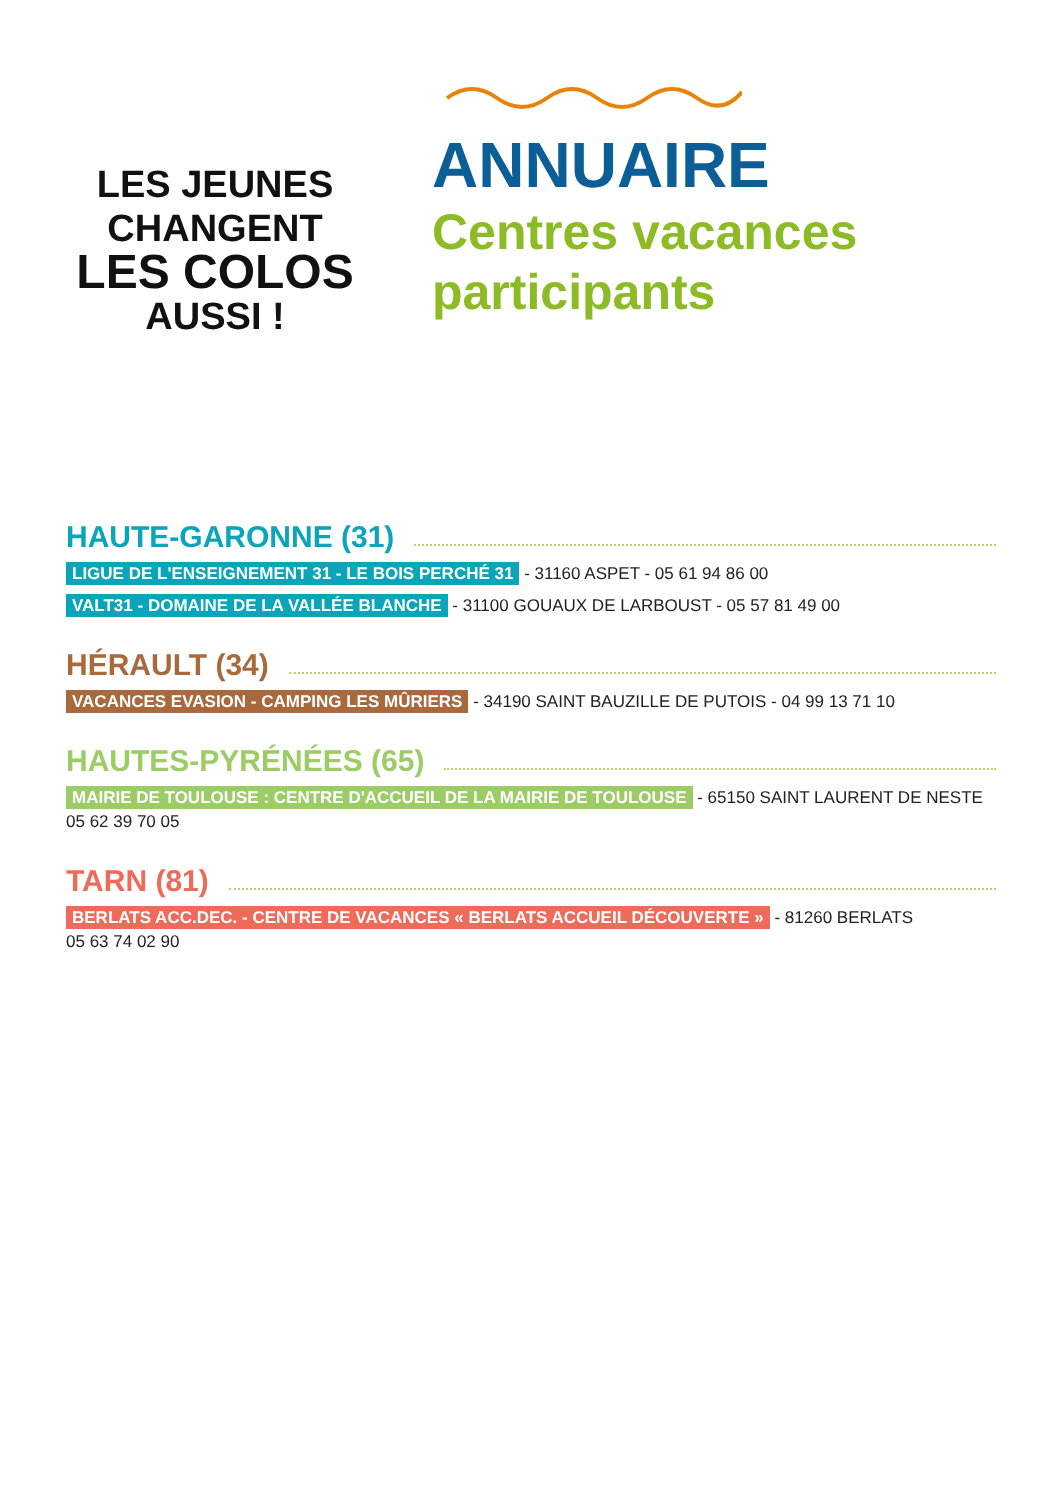LES JEUNES
CHANGENT
LES COLOS
AUSSI !
ANNUAIRE
Centres vacances
participants
HAUTE-GARONNE (31)
LIGUE DE L'ENSEIGNEMENT 31 - LE BOIS PERCHÉ 31 - 31160 ASPET - 05 61 94 86 00
VALT31 - DOMAINE DE LA VALLÉE BLANCHE - 31100 GOUAUX DE LARBOUST - 05 57 81 49 00
HÉRAULT (34)
VACANCES EVASION - CAMPING LES MÛRIERS - 34190 SAINT BAUZILLE DE PUTOIS - 04 99 13 71 10
HAUTES-PYRÉNÉES (65)
MAIRIE DE TOULOUSE : CENTRE D'ACCUEIL DE LA MAIRIE DE TOULOUSE - 65150 SAINT LAURENT DE NESTE
05 62 39 70 05
TARN (81)
BERLATS ACC.DEC. - CENTRE DE VACANCES « BERLATS ACCUEIL DÉCOUVERTE » - 81260 BERLATS
05 63 74 02 90